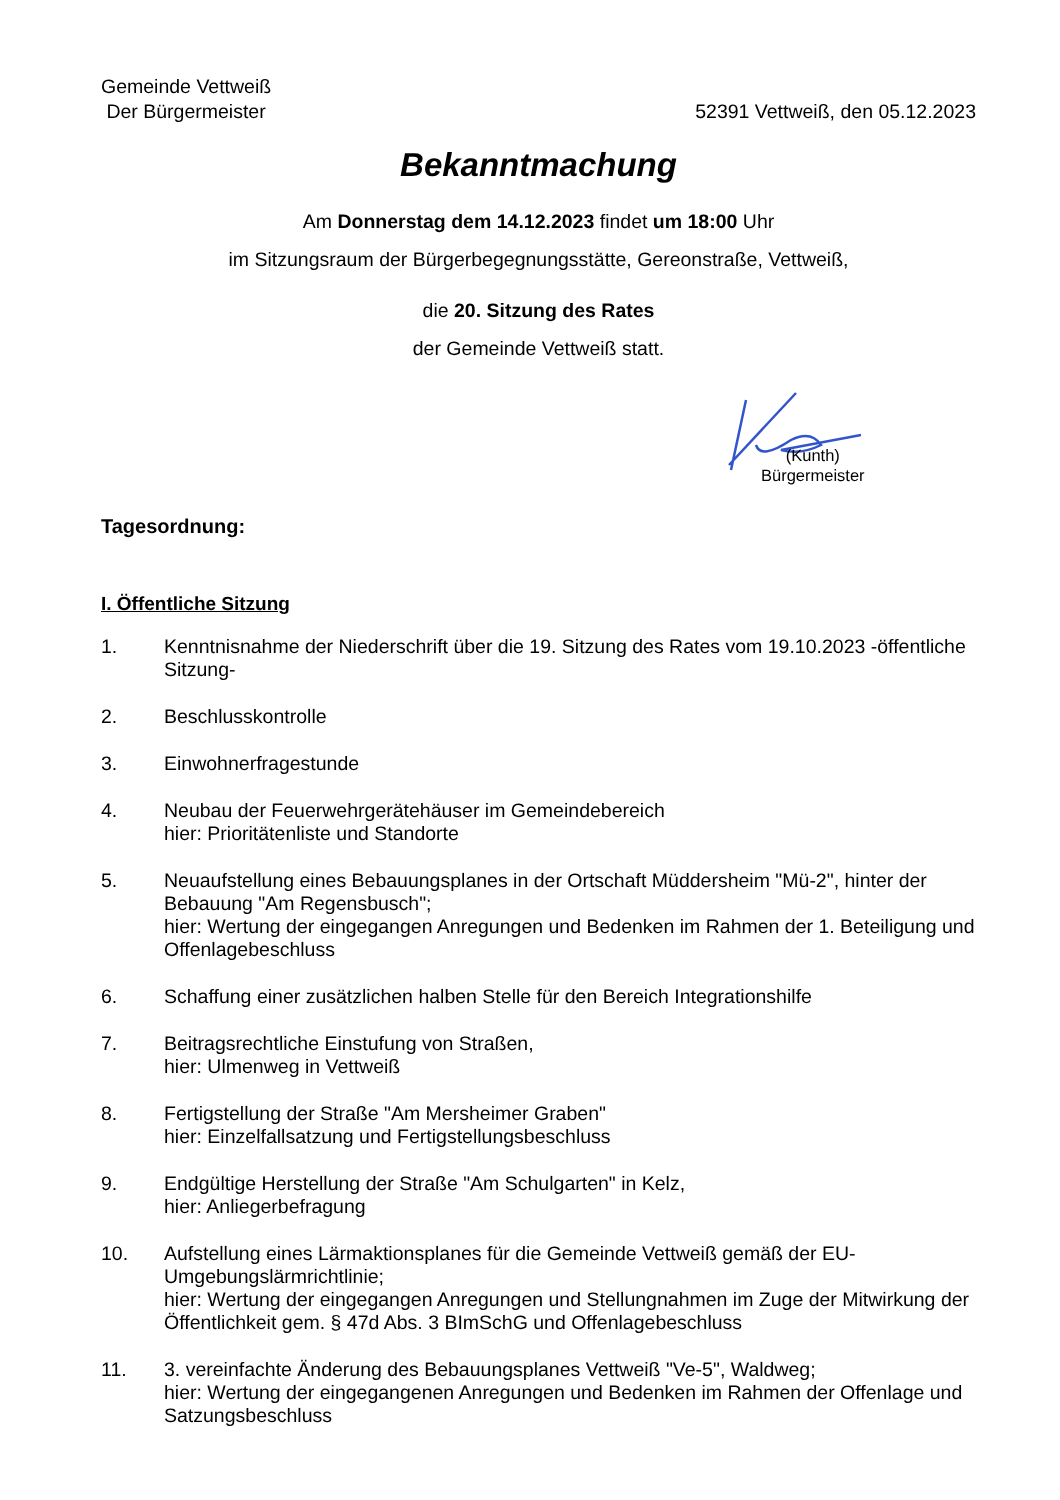Gemeinde Vettweiß
Der Bürgermeister
52391 Vettweiß, den 05.12.2023
Bekanntmachung
Am Donnerstag dem 14.12.2023 findet um 18:00 Uhr
im Sitzungsraum der Bürgerbegegnungsstätte, Gereonstraße, Vettweiß,
die 20. Sitzung des Rates
der Gemeinde Vettweiß statt.
(Kunth)
Bürgermeister
Tagesordnung:
I. Öffentliche Sitzung
1. Kenntnisnahme der Niederschrift über die 19. Sitzung des Rates vom 19.10.2023 -öffentliche Sitzung-
2. Beschlusskontrolle
3. Einwohnerfragestunde
4. Neubau der Feuerwehrgerätehäuser im Gemeindebereich
hier: Prioritätenliste und Standorte
5. Neuaufstellung eines Bebauungsplanes in der Ortschaft Müddersheim "Mü-2", hinter der Bebauung "Am Regensbusch";
hier: Wertung der eingegangen Anregungen und Bedenken im Rahmen der 1. Beteiligung und Offenlagebeschluss
6. Schaffung einer zusätzlichen halben Stelle für den Bereich Integrationshilfe
7. Beitragsrechtliche Einstufung von Straßen,
hier: Ulmenweg in Vettweiß
8. Fertigstellung der Straße "Am Mersheimer Graben"
hier: Einzelfallsatzung und Fertigstellungsbeschluss
9. Endgültige Herstellung der Straße "Am Schulgarten" in Kelz,
hier: Anliegerbefragung
10. Aufstellung eines Lärmaktionsplanes für die Gemeinde Vettweiß gemäß der EU-Umgebungslärmrichtlinie;
hier: Wertung der eingegangen Anregungen und Stellungnahmen im Zuge der Mitwirkung der Öffentlichkeit gem. § 47d Abs. 3 BImSchG und Offenlagebeschluss
11. 3. vereinfachte Änderung des Bebauungsplanes Vettweiß "Ve-5", Waldweg;
hier: Wertung der eingegangenen Anregungen und Bedenken im Rahmen der Offenlage und Satzungsbeschluss